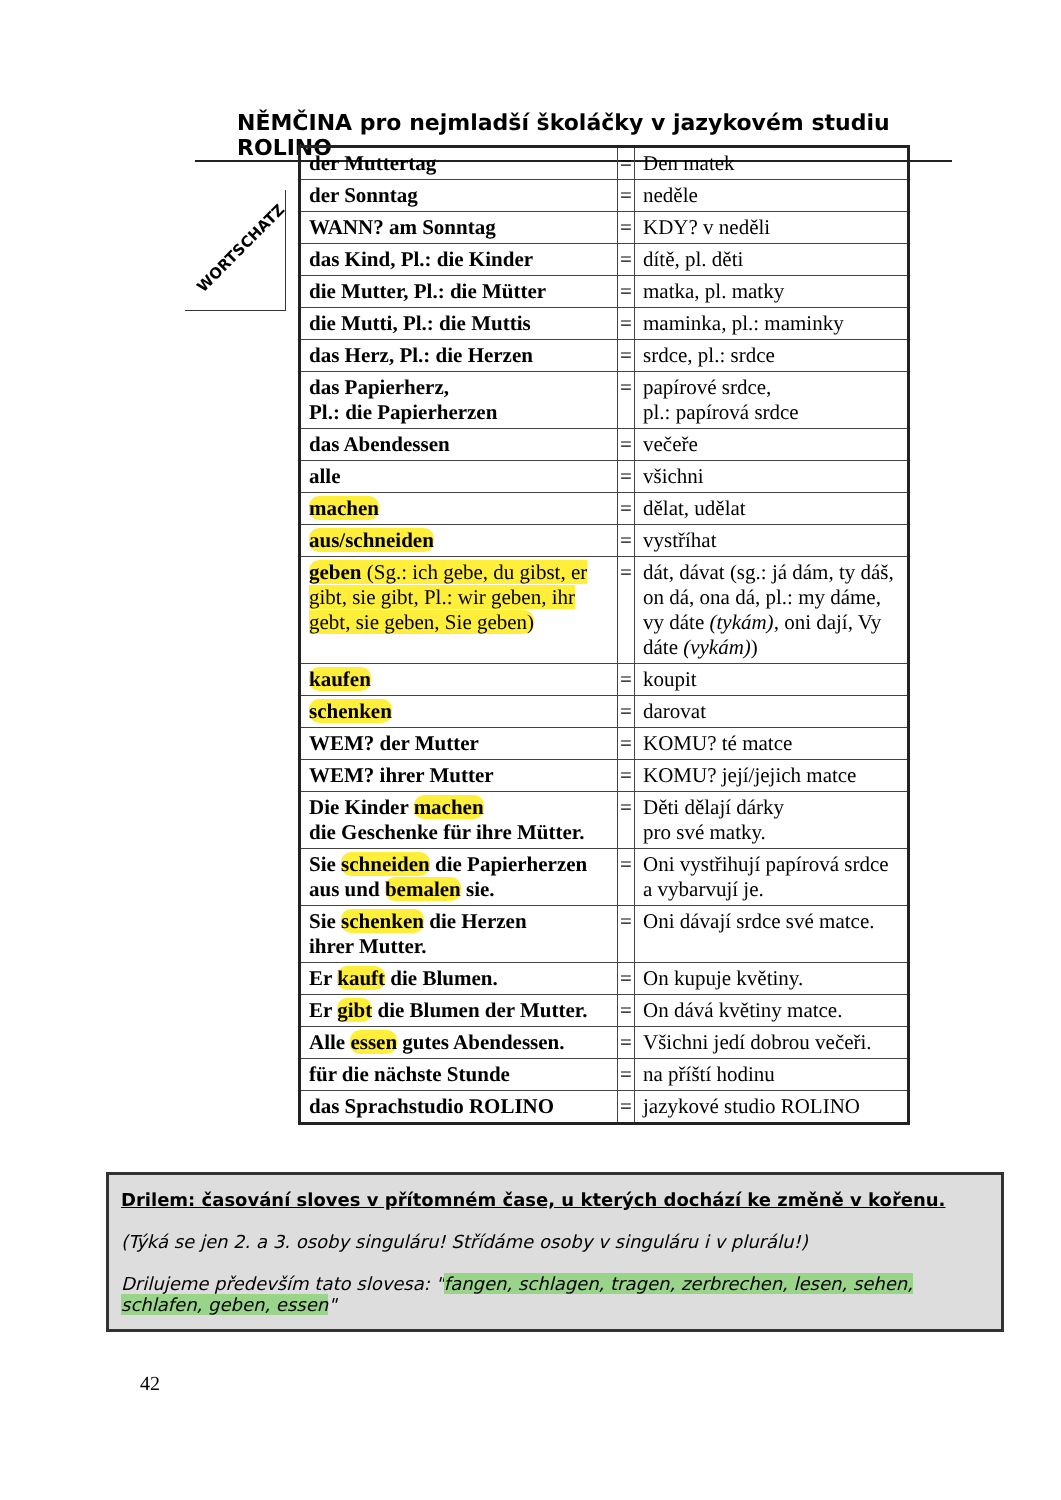NĚMČINA pro nejmladší školáčky v jazykovém studiu ROLINO
WORTSCHATZ
| der Muttertag | = | Den matek |
| der Sonntag | = | neděle |
| WANN? am Sonntag | = | KDY? v neděli |
| das Kind, Pl.: die Kinder | = | dítě, pl. děti |
| die Mutter, Pl.: die Mütter | = | matka, pl. matky |
| die Mutti, Pl.: die Muttis | = | maminka, pl.: maminky |
| das Herz, Pl.: die Herzen | = | srdce, pl.: srdce |
| das Papierherz, Pl.: die Papierherzen | = | papírové srdce, pl.: papírová srdce |
| das Abendessen | = | večeře |
| alle | = | všichni |
| machen | = | dělat, udělat |
| aus/schneiden | = | vystříhat |
| geben (Sg.: ich gebe, du gibst, er gibt, sie gibt, Pl.: wir geben, ihr gebt, sie geben, Sie geben) | = | dát, dávat (sg.: já dám, ty dáš, on dá, ona dá, pl.: my dáme, vy dáte (tykám) , oni dají, Vy dáte (vykám) ) |
| kaufen | = | koupit |
| schenken | = | darovat |
| WEM? der Mutter | = | KOMU? té matce |
| WEM? ihrer Mutter | = | KOMU? její/jejich matce |
| Die Kinder machen die Geschenke für ihre Mütter. | = | Děti dělají dárky pro své matky. |
| Sie schneiden die Papierherzen aus und bemalen sie. | = | Oni vystřihují papírová srdce a vybarvují je. |
| Sie schenken die Herzen ihrer Mutter. | = | Oni dávají srdce své matce. |
| Er kauft die Blumen. | = | On kupuje květiny. |
| Er gibt die Blumen der Mutter. | = | On dává květiny matce. |
| Alle essen gutes Abendessen. | = | Všichni jedí dobrou večeři. |
| für die nächste Stunde | = | na příští hodinu |
| das Sprachstudio ROLINO | = | jazykové studio ROLINO |
Drilem: časování sloves v přítomném čase, u kterých dochází ke změně v kořenu.
(Týká se jen 2. a 3. osoby singuláru! Střídáme osoby v singuláru i v plurálu!)
Drilujeme především tato slovesa: "fangen, schlagen, tragen, zerbrechen, lesen, sehen, schlafen, geben, essen"
42